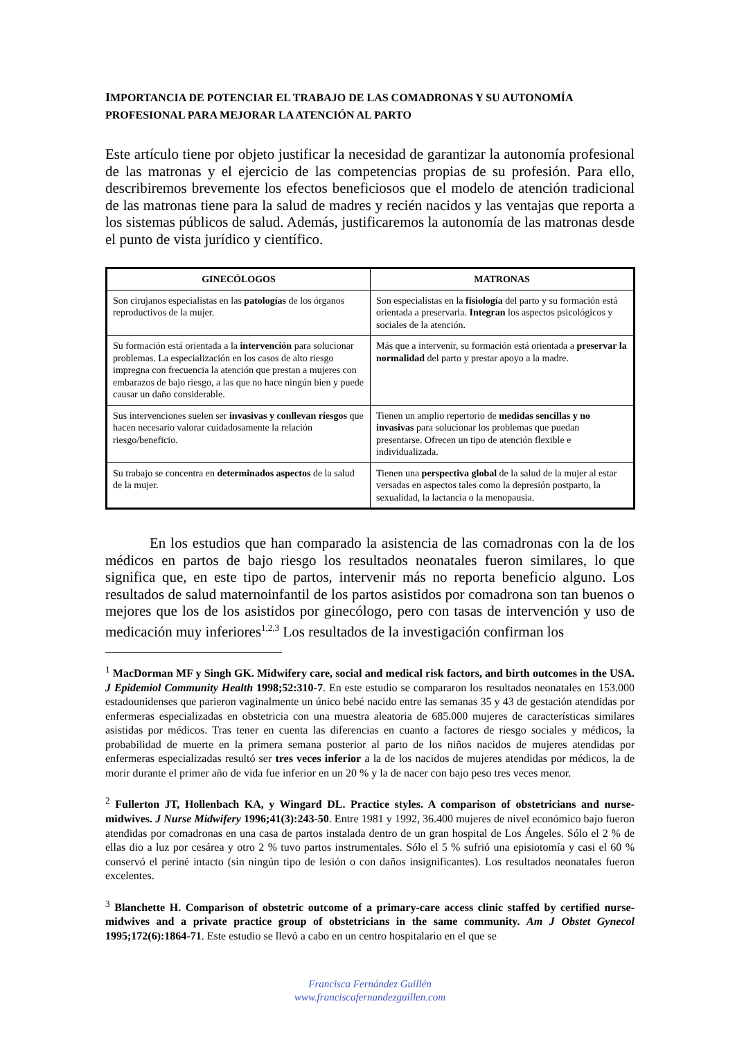IMPORTANCIA DE POTENCIAR EL TRABAJO DE LAS COMADRONAS Y SU AUTONOMÍA PROFESIONAL PARA MEJORAR LA ATENCIÓN AL PARTO
Este artículo tiene por objeto justificar la necesidad de garantizar la autonomía profesional de las matronas y el ejercicio de las competencias propias de su profesión. Para ello, describiremos brevemente los efectos beneficiosos que el modelo de atención tradicional de las matronas tiene para la salud de madres y recién nacidos y las ventajas que reporta a los sistemas públicos de salud. Además, justificaremos la autonomía de las matronas desde el punto de vista jurídico y científico.
| GINECÓLOGOS | MATRONAS |
| --- | --- |
| Son cirujanos especialistas en las patologías de los órganos reproductivos de la mujer. | Son especialistas en la fisiología del parto y su formación está orientada a preservarla. Integran los aspectos psicológicos y sociales de la atención. |
| Su formación está orientada a la intervención para solucionar problemas. La especialización en los casos de alto riesgo impregna con frecuencia la atención que prestan a mujeres con embarazos de bajo riesgo, a las que no hace ningún bien y puede causar un daño considerable. | Más que a intervenir, su formación está orientada a preservar la normalidad del parto y prestar apoyo a la madre. |
| Sus intervenciones suelen ser invasivas y conllevan riesgos que hacen necesario valorar cuidadosamente la relación riesgo/beneficio. | Tienen un amplio repertorio de medidas sencillas y no invasivas para solucionar los problemas que puedan presentarse. Ofrecen un tipo de atención flexible e individualizada. |
| Su trabajo se concentra en determinados aspectos de la salud de la mujer. | Tienen una perspectiva global de la salud de la mujer al estar versadas en aspectos tales como la depresión postparto, la sexualidad, la lactancia o la menopausia. |
En los estudios que han comparado la asistencia de las comadronas con la de los médicos en partos de bajo riesgo los resultados neonatales fueron similares, lo que significa que, en este tipo de partos, intervenir más no reporta beneficio alguno. Los resultados de salud maternoinfantil de los partos asistidos por comadrona son tan buenos o mejores que los de los asistidos por ginecólogo, pero con tasas de intervención y uso de medicación muy inferiores<sup>1,2,3</sup> Los resultados de la investigación confirman los
<sup>1</sup> MacDorman MF y Singh GK. Midwifery care, social and medical risk factors, and birth outcomes in the USA. J Epidemiol Community Health 1998;52:310-7. En este estudio se compararon los resultados neonatales en 153.000 estadounidenses que parieron vaginalmente un único bebé nacido entre las semanas 35 y 43 de gestación atendidas por enfermeras especializadas en obstetricia con una muestra aleatoria de 685.000 mujeres de características similares asistidas por médicos. Tras tener en cuenta las diferencias en cuanto a factores de riesgo sociales y médicos, la probabilidad de muerte en la primera semana posterior al parto de los niños nacidos de mujeres atendidas por enfermeras especializadas resultó ser tres veces inferior a la de los nacidos de mujeres atendidas por médicos, la de morir durante el primer año de vida fue inferior en un 20 % y la de nacer con bajo peso tres veces menor.
<sup>2</sup> Fullerton JT, Hollenbach KA, y Wingard DL. Practice styles. A comparison of obstetricians and nurse-midwives. J Nurse Midwifery 1996;41(3):243-50. Entre 1981 y 1992, 36.400 mujeres de nivel económico bajo fueron atendidas por comadronas en una casa de partos instalada dentro de un gran hospital de Los Ángeles. Sólo el 2 % de ellas dio a luz por cesárea y otro 2 % tuvo partos instrumentales. Sólo el 5 % sufrió una episiotomía y casi el 60 % conservó el periné intacto (sin ningún tipo de lesión o con daños insignificantes). Los resultados neonatales fueron excelentes.
<sup>3</sup> Blanchette H. Comparison of obstetric outcome of a primary-care access clinic staffed by certified nurse-midwives and a private practice group of obstetricians in the same community. Am J Obstet Gynecol 1995;172(6):1864-71. Este estudio se llevó a cabo en un centro hospitalario en el que se
Francisca Fernández Guillén
www.franciscafernandezguillen.com